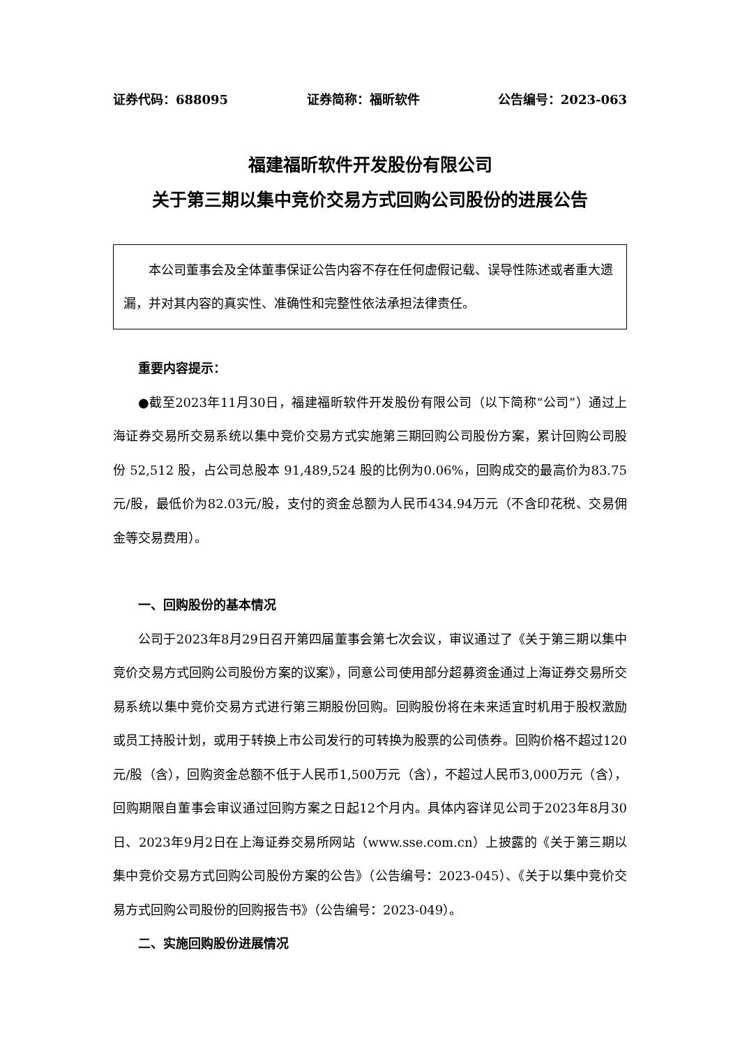证券代码：688095 证券简称：福昕软件 公告编号：2023-063
福建福昕软件开发股份有限公司
关于第三期以集中竞价交易方式回购公司股份的进展公告
本公司董事会及全体董事保证公告内容不存在任何虚假记载、误导性陈述或者重大遗漏，并对其内容的真实性、准确性和完整性依法承担法律责任。
重要内容提示：
●截至2023年11月30日，福建福昕软件开发股份有限公司（以下简称“公司”）通过上海证券交易所交易系统以集中竞价交易方式实施第三期回购公司股份方案，累计回购公司股份 52,512 股，占公司总股本 91,489,524 股的比例为0.06%，回购成交的最高价为83.75元/股，最低价为82.03元/股，支付的资金总额为人民币434.94万元（不含印花税、交易佣金等交易费用）。
一、回购股份的基本情况
公司于2023年8月29日召开第四届董事会第七次会议，审议通过了《关于第三期以集中竞价交易方式回购公司股份方案的议案》，同意公司使用部分超募资金通过上海证券交易所交易系统以集中竞价交易方式进行第三期股份回购。回购股份将在未来适宜时机用于股权激励或员工持股计划，或用于转换上市公司发行的可转换为股票的公司债券。回购价格不超过120元/股（含），回购资金总额不低于人民币1,500万元（含），不超过人民币3,000万元（含），回购期限自董事会审议通过回购方案之日起12个月内。具体内容详见公司于2023年8月30日、2023年9月2日在上海证券交易所网站（www.sse.com.cn）上披露的《关于第三期以集中竞价交易方式回购公司股份方案的公告》（公告编号：2023-045）、《关于以集中竞价交易方式回购公司股份的回购报告书》（公告编号：2023-049）。
二、实施回购股份进展情况